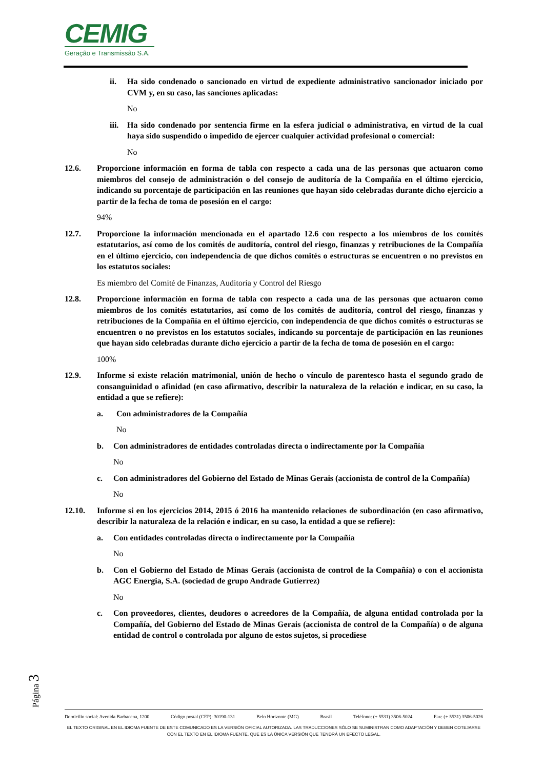CEMIG
Geração e Transmissão S.A.
ii. Ha sido condenado o sancionado en virtud de expediente administrativo sancionador iniciado por CVM y, en su caso, las sanciones aplicadas:
No
iii. Ha sido condenado por sentencia firme en la esfera judicial o administrativa, en virtud de la cual haya sido suspendido o impedido de ejercer cualquier actividad profesional o comercial:
No
12.6. Proporcione información en forma de tabla con respecto a cada una de las personas que actuaron como miembros del consejo de administración o del consejo de auditoría de la Compañía en el último ejercicio, indicando su porcentaje de participación en las reuniones que hayan sido celebradas durante dicho ejercicio a partir de la fecha de toma de posesión en el cargo:
94%
12.7. Proporcione la información mencionada en el apartado 12.6 con respecto a los miembros de los comités estatutarios, así como de los comités de auditoría, control del riesgo, finanzas y retribuciones de la Compañía en el último ejercicio, con independencia de que dichos comités o estructuras se encuentren o no previstos en los estatutos sociales:
Es miembro del Comité de Finanzas, Auditoría y Control del Riesgo
12.8. Proporcione información en forma de tabla con respecto a cada una de las personas que actuaron como miembros de los comités estatutarios, así como de los comités de auditoría, control del riesgo, finanzas y retribuciones de la Compañía en el último ejercicio, con independencia de que dichos comités o estructuras se encuentren o no previstos en los estatutos sociales, indicando su porcentaje de participación en las reuniones que hayan sido celebradas durante dicho ejercicio a partir de la fecha de toma de posesión en el cargo:
100%
12.9. Informe si existe relación matrimonial, unión de hecho o vínculo de parentesco hasta el segundo grado de consanguinidad o afinidad (en caso afirmativo, describir la naturaleza de la relación e indicar, en su caso, la entidad a que se refiere):
a. Con administradores de la Compañía
No
b. Con administradores de entidades controladas directa o indirectamente por la Compañía
No
c. Con administradores del Gobierno del Estado de Minas Gerais (accionista de control de la Compañía)
No
12.10. Informe si en los ejercicios 2014, 2015 ó 2016 ha mantenido relaciones de subordinación (en caso afirmativo, describir la naturaleza de la relación e indicar, en su caso, la entidad a que se refiere):
a. Con entidades controladas directa o indirectamente por la Compañía
No
b. Con el Gobierno del Estado de Minas Gerais (accionista de control de la Compañía) o con el accionista AGC Energia, S.A. (sociedad de grupo Andrade Gutierrez)
No
c. Con proveedores, clientes, deudores o acreedores de la Compañía, de alguna entidad controlada por la Compañía, del Gobierno del Estado de Minas Gerais (accionista de control de la Compañía) o de alguna entidad de control o controlada por alguno de estos sujetos, si procediese
Página 3
Domicilio social: Avenida Barbacena, 1200 Código postal (CEP): 30190-131 Belo Horizonte (MG) Brasil Teléfono: (+ 5531) 3506-5024 Fax: (+ 5531) 3506-5026
EL TEXTO ORIGINAL EN EL IDIOMA FUENTE DE ESTE COMUNICADO ES LA VERSIÓN OFICIAL AUTORIZADA. LAS TRADUCCIONES SÓLO SE SUMINISTRAN COMO ADAPTACIÓN Y DEBEN COTEJARSE CON EL TEXTO EN EL IDIOMA FUENTE, QUE ES LA ÚNICA VERSIÓN QUE TENDRÁ UN EFECTO LEGAL.